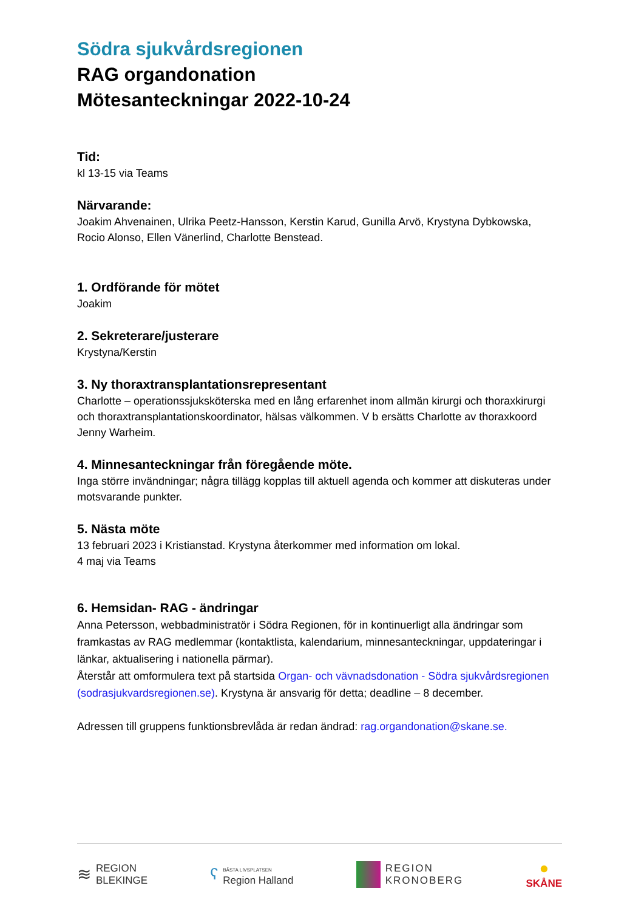Södra sjukvårdsregionen
RAG organdonation
Mötesanteckningar 2022-10-24
Tid:
kl 13-15 via Teams
Närvarande:
Joakim Ahvenainen, Ulrika Peetz-Hansson, Kerstin Karud, Gunilla Arvö, Krystyna Dybkowska, Rocio Alonso, Ellen Vänerlind, Charlotte Benstead.
1. Ordförande för mötet
Joakim
2. Sekreterare/justerare
Krystyna/Kerstin
3. Ny thoraxtransplantationsrepresentant
Charlotte – operationssjuksköterska med en lång erfarenhet inom allmän kirurgi och thoraxkirurgi och thoraxtransplantationskoordinator, hälsas välkommen. V b ersätts Charlotte av thoraxkoord Jenny Warheim.
4. Minnesanteckningar från föregående möte.
Inga större invändningar; några tillägg kopplas till aktuell agenda och kommer att diskuteras under motsvarande punkter.
5. Nästa möte
13 februari 2023 i Kristianstad. Krystyna återkommer med information om lokal.
4 maj via Teams
6. Hemsidan- RAG - ändringar
Anna Petersson, webbadministratör i Södra Regionen, för in kontinuerligt alla ändringar som framkastas av RAG medlemmar (kontaktlista, kalendarium, minnesanteckningar, uppdateringar i länkar, aktualisering i nationella pärmar).
Återstår att omformulera text på startsida Organ- och vävnadsdonation - Södra sjukvårdsregionen (sodrasjukvardsregionen.se). Krystyna är ansvarig för detta; deadline – 8 december.
Adressen till gruppens funktionsbrevlåda är redan ändrad: rag.organdonation@skane.se.
≋ REGION
BLEKINGE
ʕ BÄSTA LIVSPLATSEN
Region Halland
REGION
KRONOBERG
●
SKÅNE